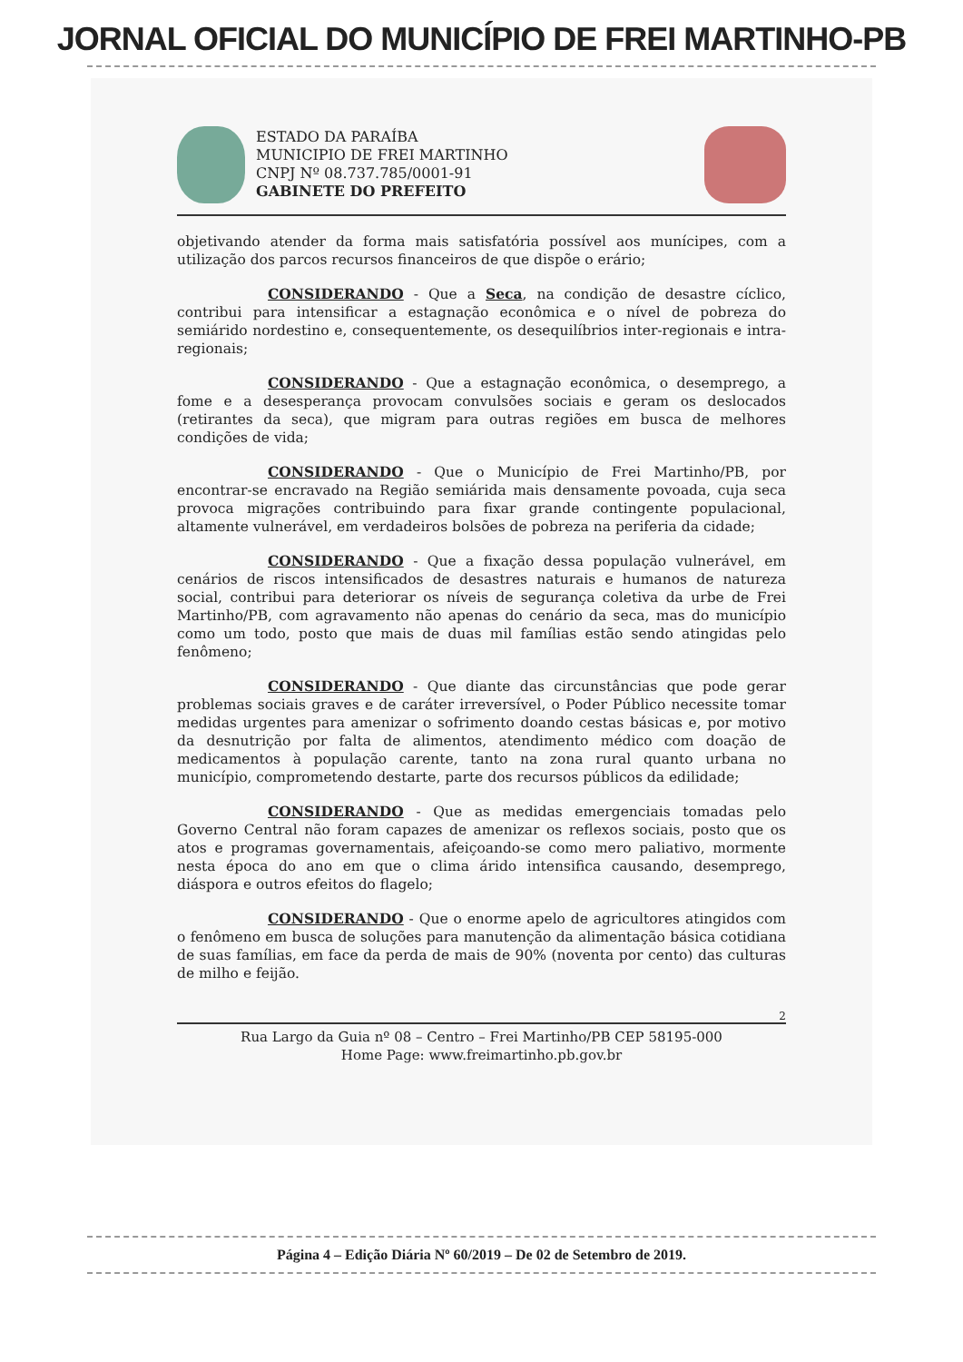JORNAL OFICIAL DO MUNICÍPIO DE FREI MARTINHO-PB
ESTADO DA PARAÍBA
MUNICIPIO DE FREI MARTINHO
CNPJ Nº 08.737.785/0001-91
GABINETE DO PREFEITO
objetivando atender da forma mais satisfatória possível aos munícipes, com a utilização dos parcos recursos financeiros de que dispõe o erário;
CONSIDERANDO - Que a Seca, na condição de desastre cíclico, contribui para intensificar a estagnação econômica e o nível de pobreza do semiárido nordestino e, consequentemente, os desequilíbrios inter-regionais e intra-regionais;
CONSIDERANDO - Que a estagnação econômica, o desemprego, a fome e a desesperança provocam convulsões sociais e geram os deslocados (retirantes da seca), que migram para outras regiões em busca de melhores condições de vida;
CONSIDERANDO - Que o Município de Frei Martinho/PB, por encontrar-se encravado na Região semiárida mais densamente povoada, cuja seca provoca migrações contribuindo para fixar grande contingente populacional, altamente vulnerável, em verdadeiros bolsões de pobreza na periferia da cidade;
CONSIDERANDO - Que a fixação dessa população vulnerável, em cenários de riscos intensificados de desastres naturais e humanos de natureza social, contribui para deteriorar os níveis de segurança coletiva da urbe de Frei Martinho/PB, com agravamento não apenas do cenário da seca, mas do município como um todo, posto que mais de duas mil famílias estão sendo atingidas pelo fenômeno;
CONSIDERANDO - Que diante das circunstâncias que pode gerar problemas sociais graves e de caráter irreversível, o Poder Público necessite tomar medidas urgentes para amenizar o sofrimento doando cestas básicas e, por motivo da desnutrição por falta de alimentos, atendimento médico com doação de medicamentos à população carente, tanto na zona rural quanto urbana no município, comprometendo destarte, parte dos recursos públicos da edilidade;
CONSIDERANDO - Que as medidas emergenciais tomadas pelo Governo Central não foram capazes de amenizar os reflexos sociais, posto que os atos e programas governamentais, afeiçoando-se como mero paliativo, mormente nesta época do ano em que o clima árido intensifica causando, desemprego, diáspora e outros efeitos do flagelo;
CONSIDERANDO - Que o enorme apelo de agricultores atingidos com o fenômeno em busca de soluções para manutenção da alimentação básica cotidiana de suas famílias, em face da perda de mais de 90% (noventa por cento) das culturas de milho e feijão.
2
Rua Largo da Guia nº 08 – Centro – Frei Martinho/PB CEP 58195-000
Home Page: www.freimartinho.pb.gov.br
Página 4 – Edição Diária Nº 60/2019 – De 02 de Setembro de 2019.